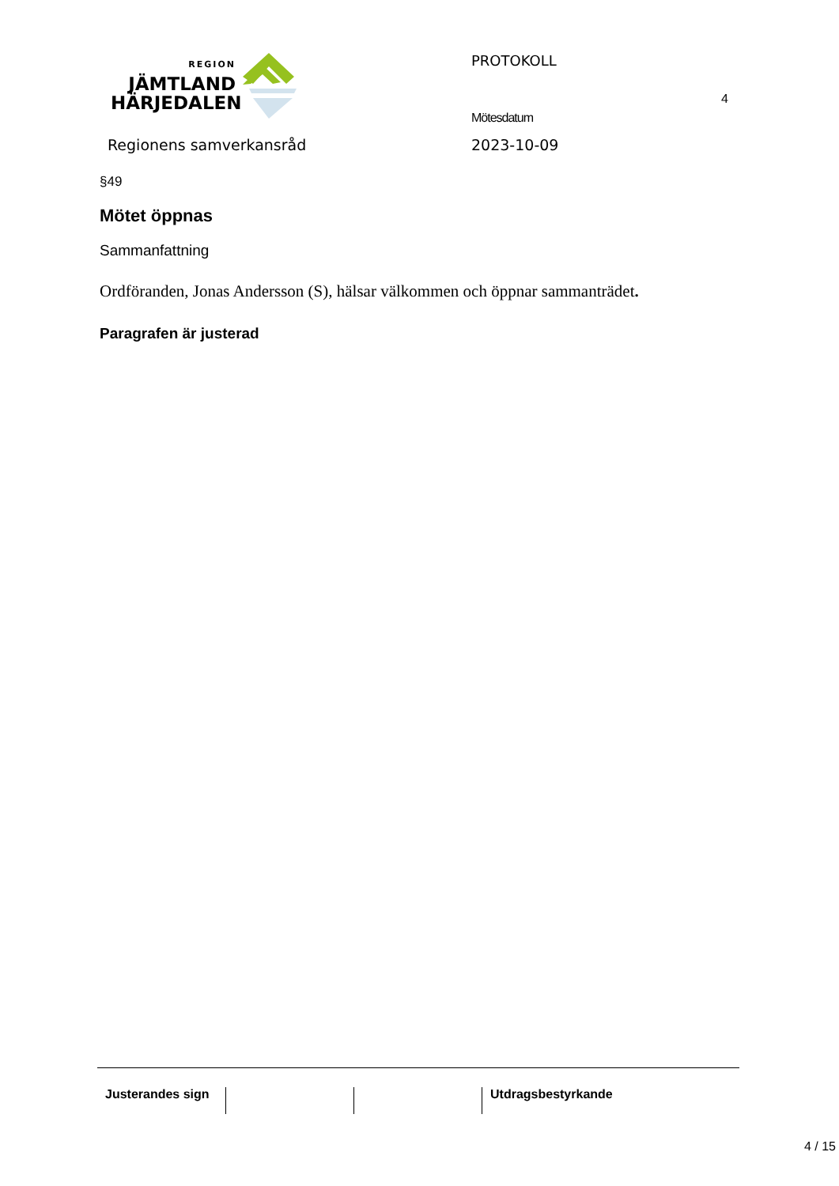REGION
JÄMTLAND
HÄRJEDALEN
PROTOKOLL
4
Mötesdatum
Regionens samverkansråd 2023-10-09
§49
Mötet öppnas
Sammanfattning
Ordföranden, Jonas Andersson (S), hälsar välkommen och öppnar sammanträdet.
Paragrafen är justerad
Justerandes sign
Utdragsbestyrkande
4 / 15